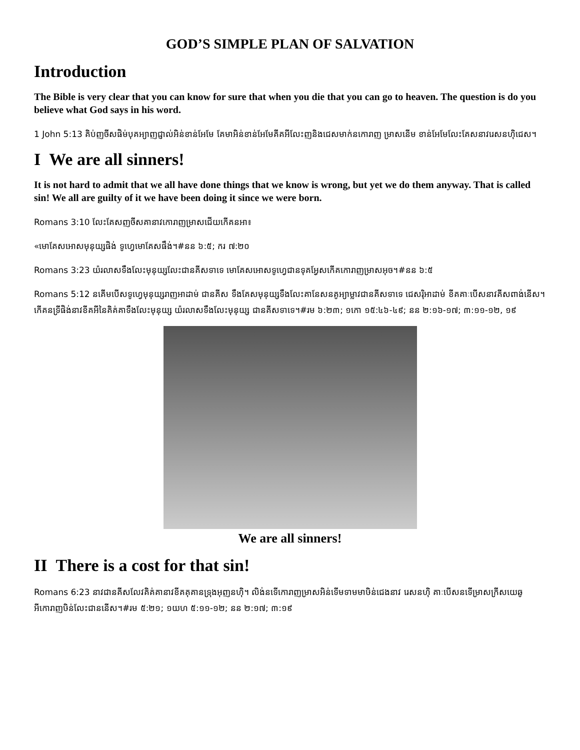GOD’S SIMPLE PLAN OF SALVATION
Introduction
The Bible is very clear that you can know for sure that when you die that you can go to heaven. The question is do you believe what God says in his word.
1 John 5:13 គិប់ញចីសផិម់បុគអ្យាញជ្ញាល់អិន់ខាន់អែមែ គែមាអិន់ខាន់អែមែគីគអីលែះញនិងជេសមាក់នកោរាញ ម្រាសនើម ខាន់អែមែលែះគែសនាវរេសនហ៊ិជេស។
I We are all sinners!
It is not hard to admit that we all have done things that we know is wrong, but yet we do them anyway. That is called sin! We all are guilty of it we have been doing it since we were born.
Romans 3:10 លែះគែសញចីសគានាវកោរាញម្រាសជើយកើគនអា៖
«មោគែសអោសមុនុយ្សផិង់ ទូហ្វេមោគែសផឹង់។#នន ៦:៥; ករ ៧:២០
Romans 3:23 យ៉រលាសទឹងលែះមុនុយ្សលែះជានគីសទាទេ មោគែសអោសទូហ្វេជានទុគអ្វែសកើគកោរាញម្រាសអុច។#នន ៦:៥
Romans 5:12 នគើមបើសទូហ្វេមុនុយ្សរាញអាដាម់ ជានគីស ទឹងគែសមុនុយ្សទឹងលែះគានែសនគូអ្យាម្លាវជានគីសទាទេ ជេសរ៉ិអាដាម់ ខីគគាៈបើសនាវគីសពាង់នើស។ កើគនទ្រីផិង់នាវខីគអីនៃគិគ់គាទឹងលែះមុនុយ្ស យ៉រលាសទឹងលែះមុនុយ្ស ជានគីសទាទេ។#រម ៦:២៣; ១កោ ១៥:៤៦-៤៩; នន ២:១៦-១៧; ៣:១១-១២, ១៩
We are all sinners!
II There is a cost for that sin!
Romans 6:23 នាវជានគីសលែវគិគ់គានាវខីគគុគានទ្រុងអុញនហ៊ិ។ លិង់នទើកោរាញម្រាសអិន់ទើមទាមមាឞិន់ជេងនាវ រេសនហ៊ិ គាៈបើសនទើម្រាសក្រីសយេឆូ អីកោរាញឞិន់លែះជាននើស។#រម ៥:២១; ១យហ ៥:១១-១២; នន ២:១៧; ៣:១៩